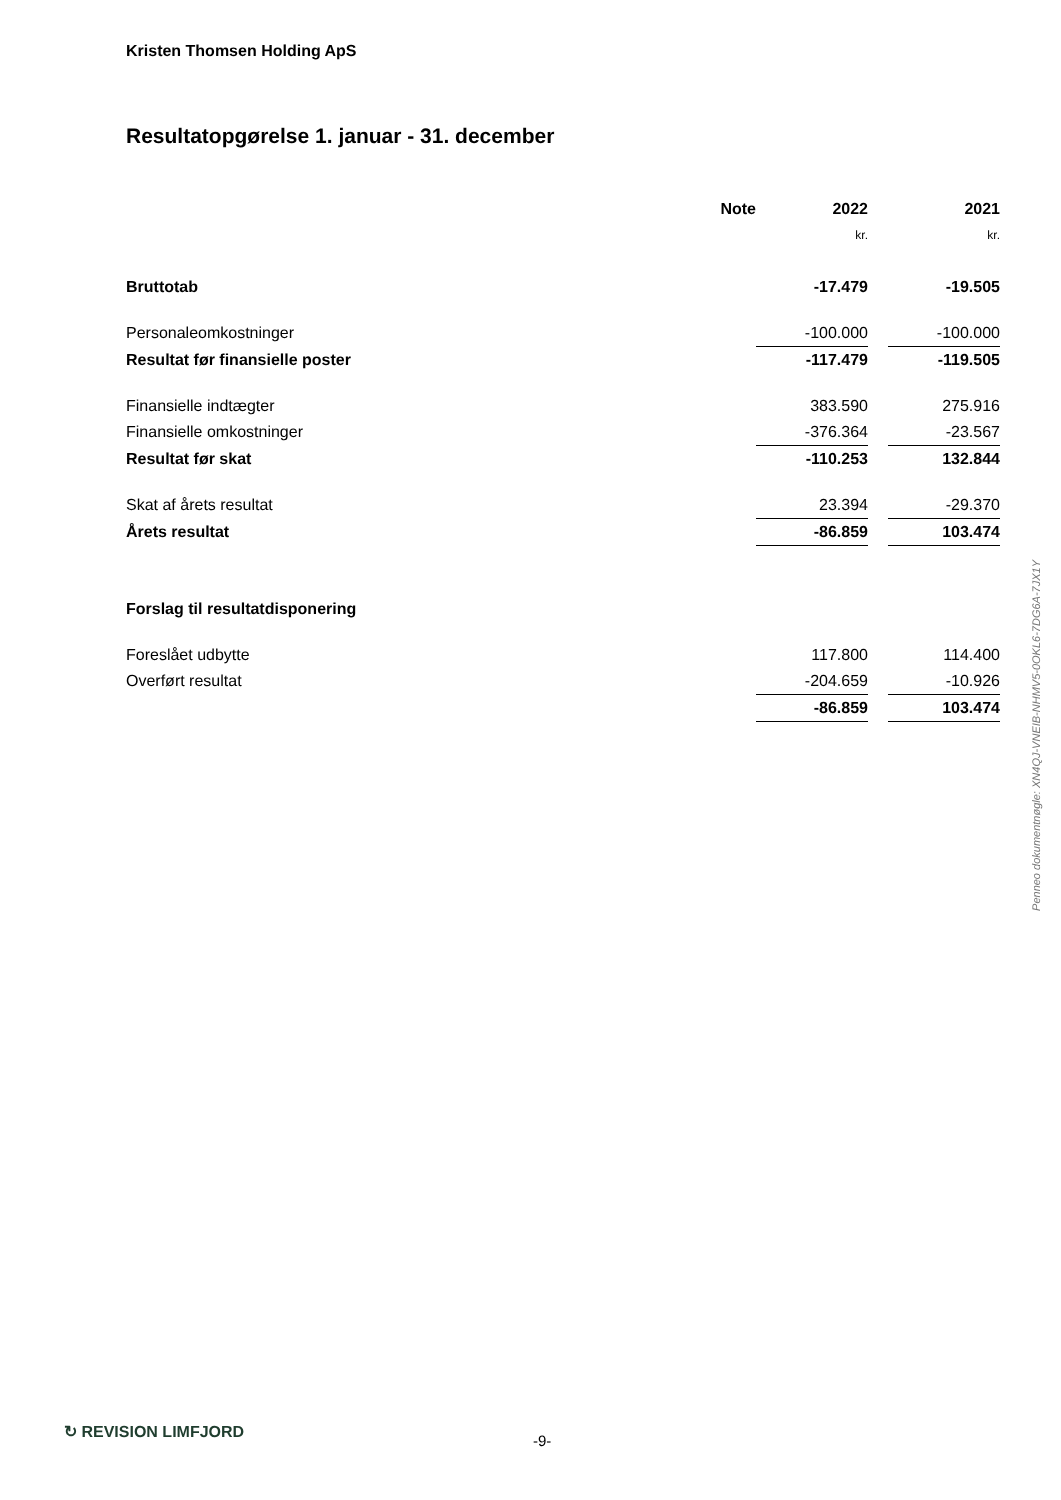Kristen Thomsen Holding ApS
Resultatopgørelse 1. januar - 31. december
| | Note | 2022 | | 2021 |
| --- | --- | --- | --- | --- |
| | | kr. | | kr. |
| Bruttotab | | -17.479 | | -19.505 |
| Personaleomkostninger | | -100.000 | | -100.000 |
| Resultat før finansielle poster | | -117.479 | | -119.505 |
| Finansielle indtægter | | 383.590 | | 275.916 |
| Finansielle omkostninger | | -376.364 | | -23.567 |
| Resultat før skat | | -110.253 | | 132.844 |
| Skat af årets resultat | | 23.394 | | -29.370 |
| Årets resultat | | -86.859 | | 103.474 |
| Forslag til resultatdisponering | | | | |
| Foreslået udbytte | | 117.800 | | 114.400 |
| Overført resultat | | -204.659 | | -10.926 |
| | | -86.859 | | 103.474 |
Penneo dokumentnøgle: XN4QJ-VNEIB-NHMV5-0OKL6-7DG6A-7JX1Y
↻ REVISION LIMFJORD -9-